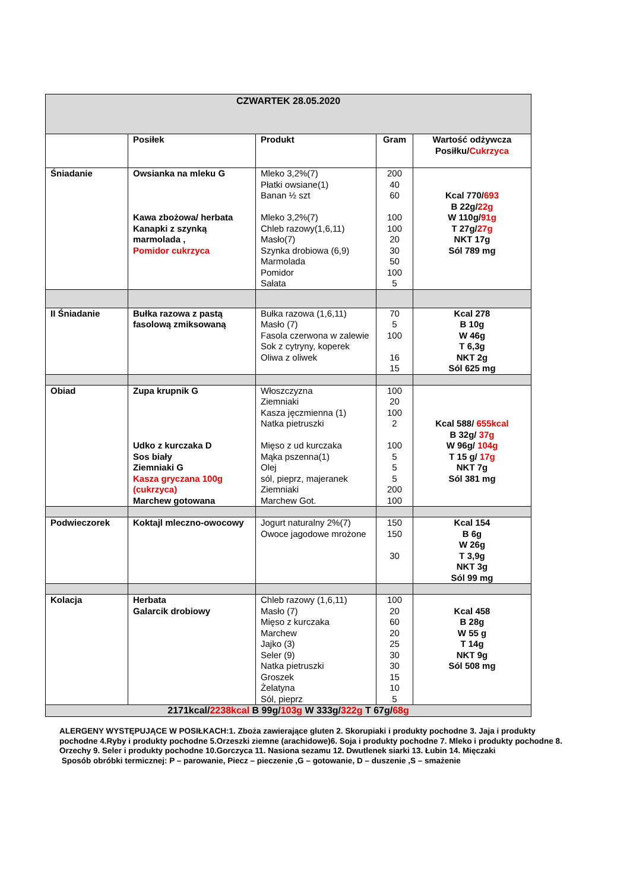| CZWARTEK 28.05.2020 | | | | |
| | Posiłek | Produkt | Gram | Wartość odżywcza Posiłku/ Cukrzyca |
| Śniadanie | Owsianka na mleku G Kawa zbożowa/ herbata Kanapki z szynką marmolada , Pomidor cukrzyca | Mleko 3,2%(7) Płatki owsiane(1) Banan ½ szt Mleko 3,2%(7) Chleb razowy(1,6,11) Masło(7) Szynka drobiowa (6,9) Marmolada Pomidor Sałata | 200 40 60 100 100 20 30 50 100 5 | Kcal 770/ 693 B 22g/ 22g W 110g/ 91g T 27g/ 27g NKT 17g Sól 789 mg |
| II Śniadanie | Bułka razowa z pastą fasolową zmiksowaną | Bułka razowa (1,6,11) Masło (7) Fasola czerwona w zalewie Sok z cytryny, koperek Oliwa z oliwek | 70 5 100 16 15 | Kcal 278 B 10g W 46g T 6,3g NKT 2g Sól 625 mg |
| Obiad | Zupa krupnik G Udko z kurczaka D Sos biały Ziemniaki G Kasza gryczana 100g (cukrzyca) Marchew gotowana | Włoszczyzna Ziemniaki Kasza jęczmienna (1) Natka pietruszki Mięso z ud kurczaka Mąka pszenna(1) Olej sól, pieprz, majeranek Ziemniaki Marchew Got. | 100 20 100 2 100 5 5 5 200 100 | Kcal 588/ 655kcal B 32g/ 37g W 96g/ 104g T 15 g/ 17g NKT 7g Sól 381 mg |
| Podwieczorek | Koktajl mleczno-owocowy | Jogurt naturalny 2%(7) Owoce jagodowe mrożone | 150 150 30 | Kcal 154 B 6g W 26g T 3,9g NKT 3g Sól 99 mg |
| Kolacja | Herbata Galarcik drobiowy | Chleb razowy (1,6,11) Masło (7) Mięso z kurczaka Marchew Jajko (3) Seler (9) Natka pietruszki Groszek Żelatyna Sól, pieprz | 100 20 60 20 25 30 30 15 10 5 | Kcal 458 B 28g W 55 g T 14g NKT 9g Sól 508 mg |
| 2171kcal/ 2238kcal B 99g/ 103g W 333g/ 322g T 67g/ 68g | | | | |
ALERGENY WYSTĘPUJĄCE W POSIŁKACH:1. Zboża zawierające gluten 2. Skorupiaki i produkty pochodne 3. Jaja i produkty pochodne 4.Ryby i produkty pochodne 5.Orzeszki ziemne (arachidowe)6. Soja i produkty pochodne 7. Mleko i produkty pochodne 8. Orzechy 9. Seler i produkty pochodne 10.Gorczyca 11. Nasiona sezamu 12. Dwutlenek siarki 13. Łubin 14. Mięczaki
Sposób obróbki termicznej: P – parowanie, Piecz – pieczenie ,G – gotowanie, D – duszenie ,S – smażenie